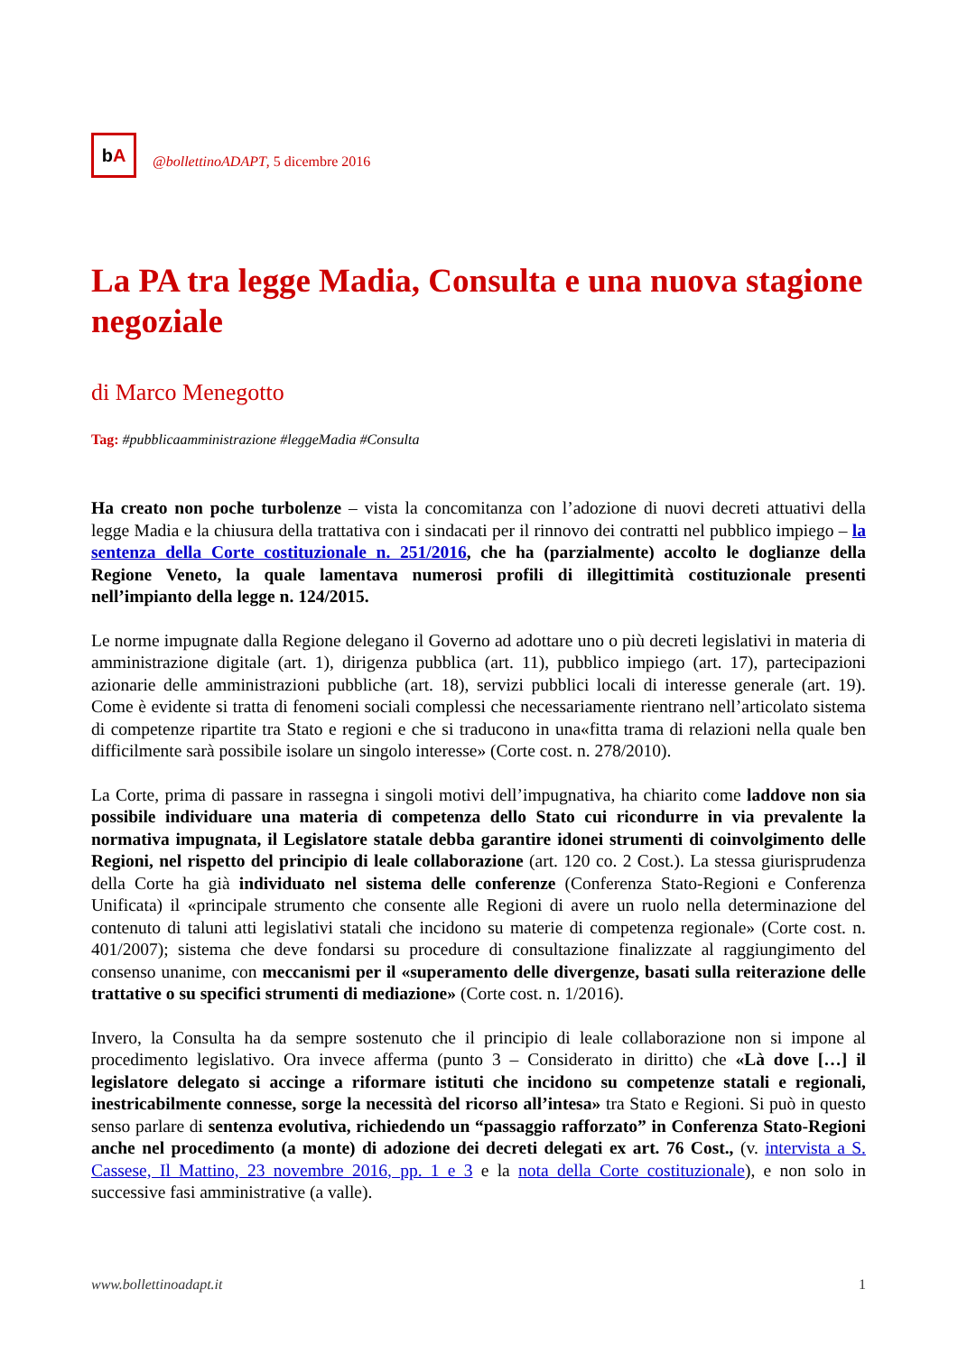b A
@bollettinoADAPT, 5 dicembre 2016
La PA tra legge Madia, Consulta e una nuova stagione negoziale
di Marco Menegotto
Tag: #pubblicaamministrazione #leggeMadia #Consulta
Ha creato non poche turbolenze – vista la concomitanza con l’adozione di nuovi decreti attuativi della legge Madia e la chiusura della trattativa con i sindacati per il rinnovo dei contratti nel pubblico impiego – la sentenza della Corte costituzionale n. 251/2016, che ha (parzialmente) accolto le doglianze della Regione Veneto, la quale lamentava numerosi profili di illegittimità costituzionale presenti nell’impianto della legge n. 124/2015.
Le norme impugnate dalla Regione delegano il Governo ad adottare uno o più decreti legislativi in materia di amministrazione digitale (art. 1), dirigenza pubblica (art. 11), pubblico impiego (art. 17), partecipazioni azionarie delle amministrazioni pubbliche (art. 18), servizi pubblici locali di interesse generale (art. 19). Come è evidente si tratta di fenomeni sociali complessi che necessariamente rientrano nell’articolato sistema di competenze ripartite tra Stato e regioni e che si traducono in una«fitta trama di relazioni nella quale ben difficilmente sarà possibile isolare un singolo interesse» (Corte cost. n. 278/2010).
La Corte, prima di passare in rassegna i singoli motivi dell’impugnativa, ha chiarito come laddove non sia possibile individuare una materia di competenza dello Stato cui ricondurre in via prevalente la normativa impugnata, il Legislatore statale debba garantire idonei strumenti di coinvolgimento delle Regioni, nel rispetto del principio di leale collaborazione (art. 120 co. 2 Cost.). La stessa giurisprudenza della Corte ha già individuato nel sistema delle conferenze (Conferenza Stato-Regioni e Conferenza Unificata) il «principale strumento che consente alle Regioni di avere un ruolo nella determinazione del contenuto di taluni atti legislativi statali che incidono su materie di competenza regionale» (Corte cost. n. 401/2007); sistema che deve fondarsi su procedure di consultazione finalizzate al raggiungimento del consenso unanime, con meccanismi per il «superamento delle divergenze, basati sulla reiterazione delle trattative o su specifici strumenti di mediazione» (Corte cost. n. 1/2016).
Invero, la Consulta ha da sempre sostenuto che il principio di leale collaborazione non si impone al procedimento legislativo. Ora invece afferma (punto 3 – Considerato in diritto) che «Là dove […] il legislatore delegato si accinge a riformare istituti che incidono su competenze statali e regionali, inestricabilmente connesse, sorge la necessità del ricorso all’intesa» tra Stato e Regioni. Si può in questo senso parlare di sentenza evolutiva, richiedendo un “passaggio rafforzato” in Conferenza Stato-Regioni anche nel procedimento (a monte) di adozione dei decreti delegati ex art. 76 Cost., (v. intervista a S. Cassese, Il Mattino, 23 novembre 2016, pp. 1 e 3 e la nota della Corte costituzionale), e non solo in successive fasi amministrative (a valle).
www.bollettinoadapt.it 1